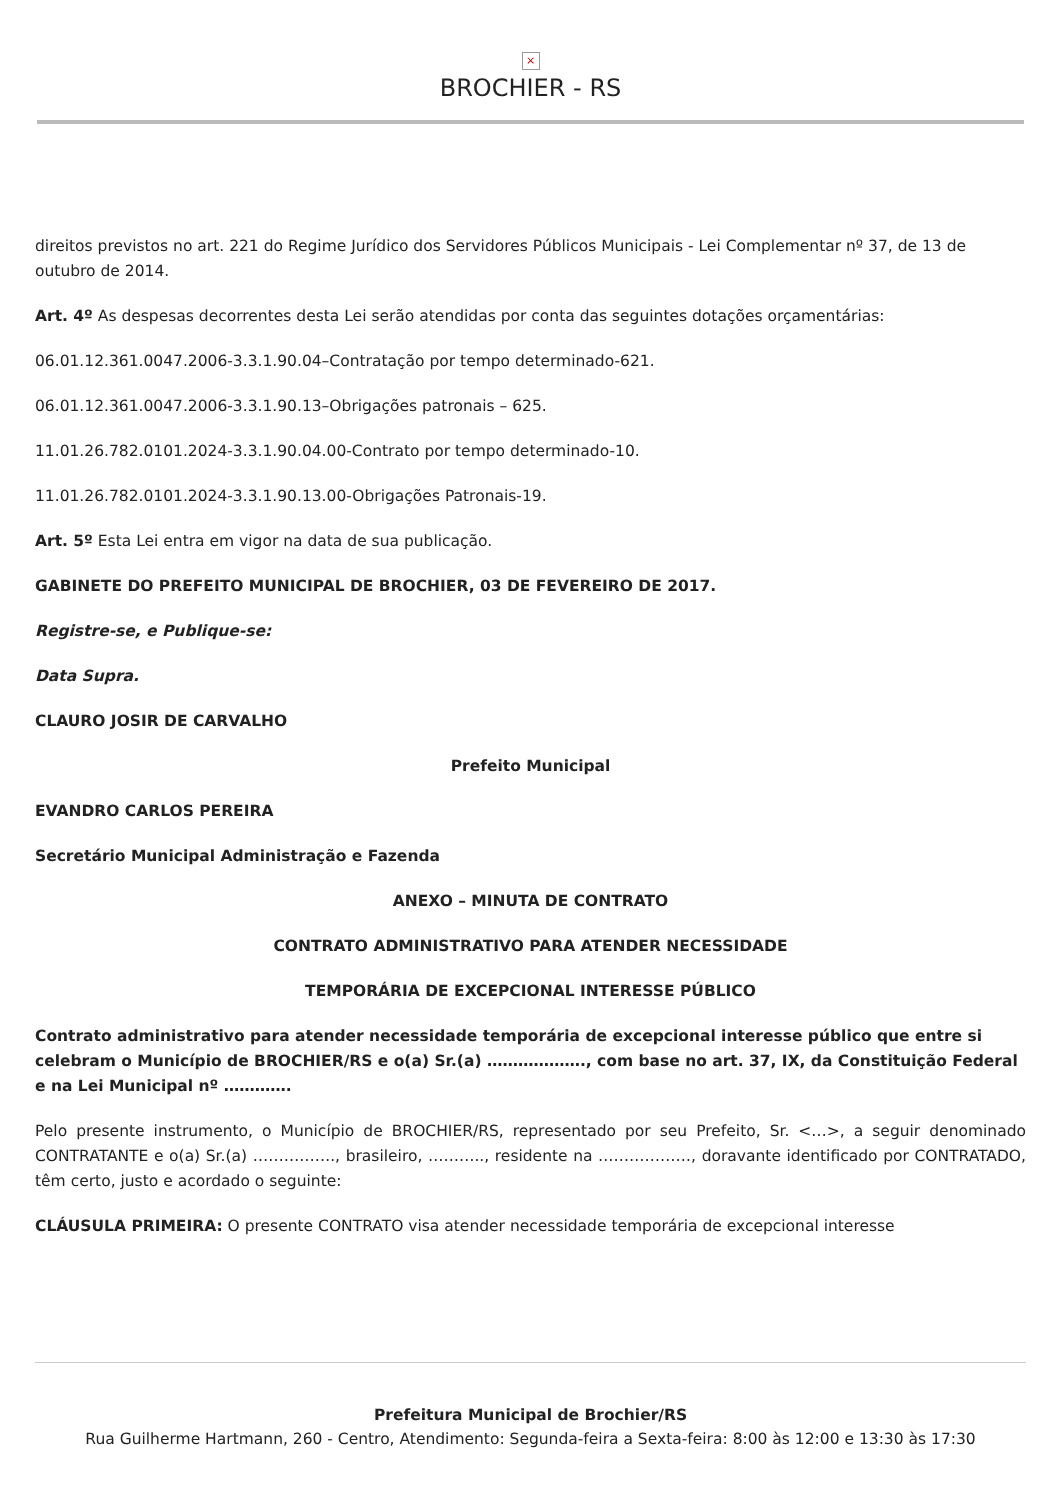×
BROCHIER - RS
direitos previstos no art. 221 do Regime Jurídico dos Servidores Públicos Municipais - Lei Complementar nº 37, de 13 de outubro de 2014.
Art. 4º As despesas decorrentes desta Lei serão atendidas por conta das seguintes dotações orçamentárias:
06.01.12.361.0047.2006-3.3.1.90.04–Contratação por tempo determinado-621.
06.01.12.361.0047.2006-3.3.1.90.13–Obrigações patronais – 625.
11.01.26.782.0101.2024-3.3.1.90.04.00-Contrato por tempo determinado-10.
11.01.26.782.0101.2024-3.3.1.90.13.00-Obrigações Patronais-19.
Art. 5º Esta Lei entra em vigor na data de sua publicação.
GABINETE DO PREFEITO MUNICIPAL DE BROCHIER, 03 DE FEVEREIRO DE 2017.
Registre-se, e Publique-se:
Data Supra.
CLAURO JOSIR DE CARVALHO
Prefeito Municipal
EVANDRO CARLOS PEREIRA
Secretário Municipal Administração e Fazenda
ANEXO – MINUTA DE CONTRATO
CONTRATO ADMINISTRATIVO PARA ATENDER NECESSIDADE
TEMPORÁRIA DE EXCEPCIONAL INTERESSE PÚBLICO
Contrato administrativo para atender necessidade temporária de excepcional interesse público que entre si celebram o Município de BROCHIER/RS e o(a) Sr.(a) ………………., com base no art. 37, IX, da Constituição Federal e na Lei Municipal nº ………….
Pelo presente instrumento, o Município de BROCHIER/RS, representado por seu Prefeito, Sr. <…>, a seguir denominado CONTRATANTE e o(a) Sr.(a) ……………., brasileiro, ……….., residente na ………………, doravante identificado por CONTRATADO, têm certo, justo e acordado o seguinte:
CLÁUSULA PRIMEIRA: O presente CONTRATO visa atender necessidade temporária de excepcional interesse
Prefeitura Municipal de Brochier/RS
Rua Guilherme Hartmann, 260 - Centro, Atendimento: Segunda-feira a Sexta-feira: 8:00 às 12:00 e 13:30 às 17:30